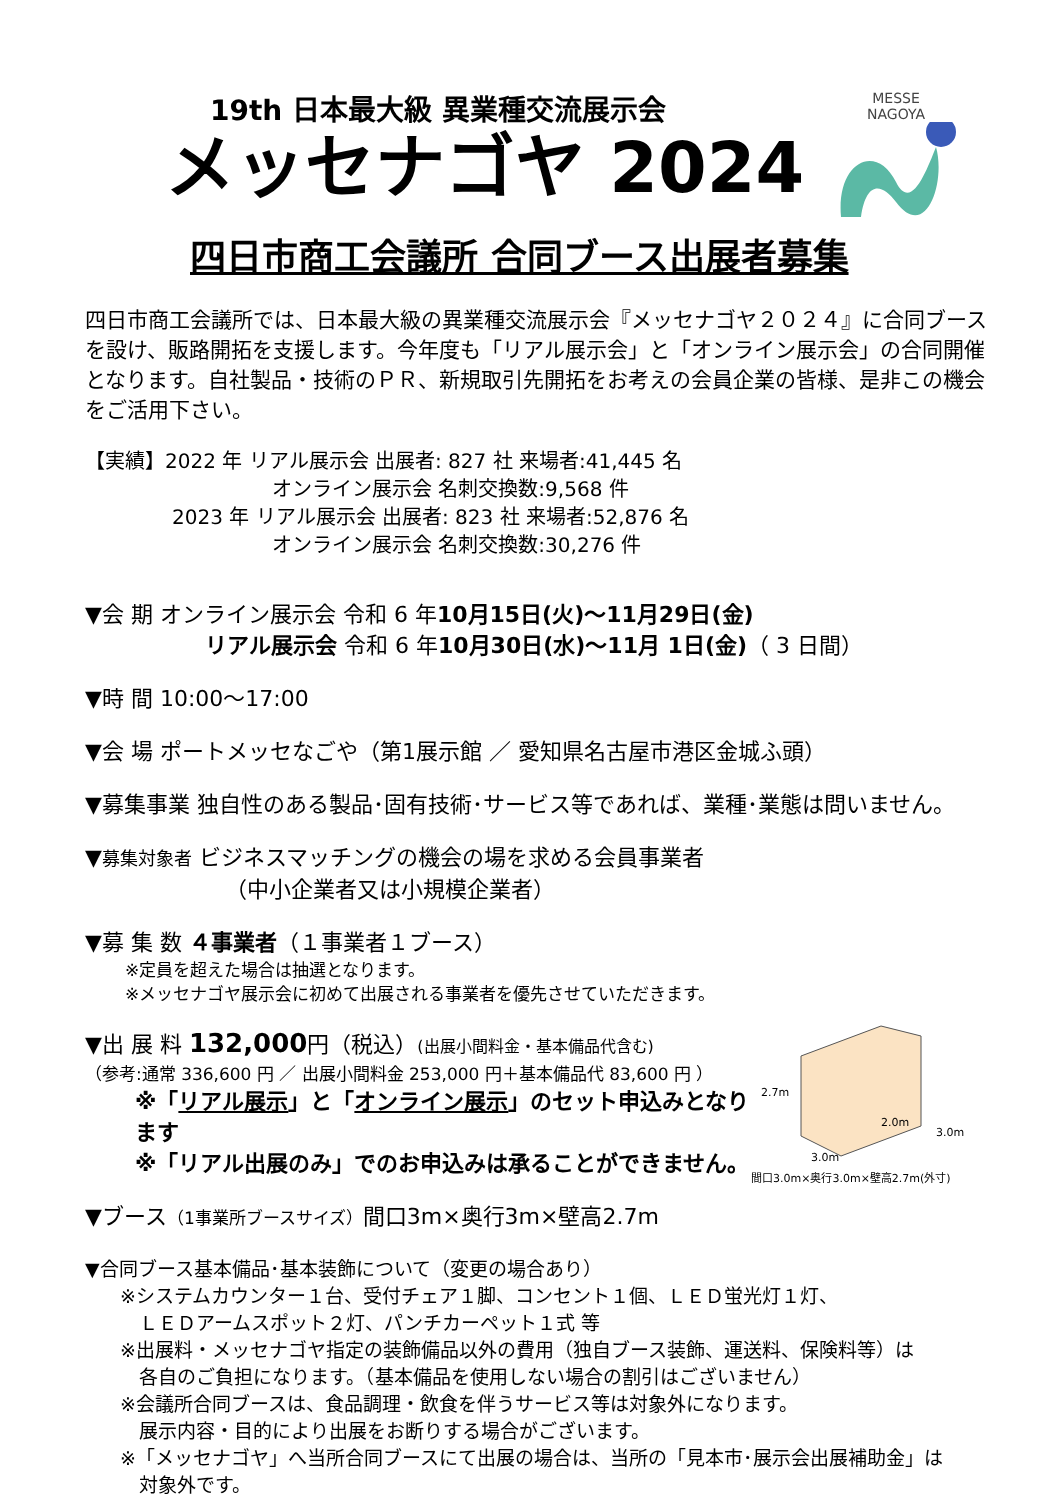MESSE
NAGOYA
19th 日本最大級 異業種交流展示会
メッセナゴヤ 2024
四日市商工会議所 合同ブース出展者募集
四日市商工会議所では、日本最大級の異業種交流展示会『メッセナゴヤ２０２４』に合同ブースを設け、販路開拓を支援します。今年度も「リアル展示会」と「オンライン展示会」の合同開催となります。自社製品・技術のＰＲ、新規取引先開拓をお考えの会員企業の皆様、是非この機会をご活用下さい。
【実績】2022 年 リアル展示会 出展者: 827 社 来場者:41,445 名
オンライン展示会 名刺交換数:9,568 件
2023 年 リアル展示会 出展者: 823 社 来場者:52,876 名
オンライン展示会 名刺交換数:30,276 件
▼会 期 オンライン展示会 令和 6 年10月15日(火)～11月29日(金)
リアル展示会 令和 6 年10月30日(水)～11月 1日(金)（ 3 日間）
▼時 間 10:00～17:00
▼会 場 ポートメッセなごや（第1展示館 ／ 愛知県名古屋市港区金城ふ頭）
▼募集事業 独自性のある製品･固有技術･サービス等であれば、業種･業態は問いません。
▼募集対象者 ビジネスマッチングの機会の場を求める会員事業者
（中小企業者又は小規模企業者）
▼募 集 数 ４事業者（１事業者１ブース）
※定員を超えた場合は抽選となります。
※メッセナゴヤ展示会に初めて出展される事業者を優先させていただきます。
2.7m
2.0m
3.0m
3.0m
間口3.0m×奥行3.0m×壁高2.7m(外寸)
▼出 展 料 132,000円（税込）(出展小間料金・基本備品代含む)
（参考:通常 336,600 円 ／ 出展小間料金 253,000 円＋基本備品代 83,600 円 ）
※「リアル展示」と「オンライン展示」のセット申込みとなります
※「リアル出展のみ」でのお申込みは承ることができません。
▼ブース（1事業所ブースサイズ）間口3m×奥行3m×壁高2.7m
▼合同ブース基本備品･基本装飾について（変更の場合あり）
※システムカウンター１台、受付チェア１脚、コンセント１個、ＬＥＤ蛍光灯１灯、
　ＬＥＤアームスポット２灯、パンチカーペット１式 等
※出展料・メッセナゴヤ指定の装飾備品以外の費用（独自ブース装飾、運送料、保険料等）は
　各自のご負担になります。（基本備品を使用しない場合の割引はございません）
※会議所合同ブースは、食品調理・飲食を伴うサービス等は対象外になります。
　展示内容・目的により出展をお断りする場合がございます。
※「メッセナゴヤ」へ当所合同ブースにて出展の場合は、当所の「見本市･展示会出展補助金」は
　対象外です。